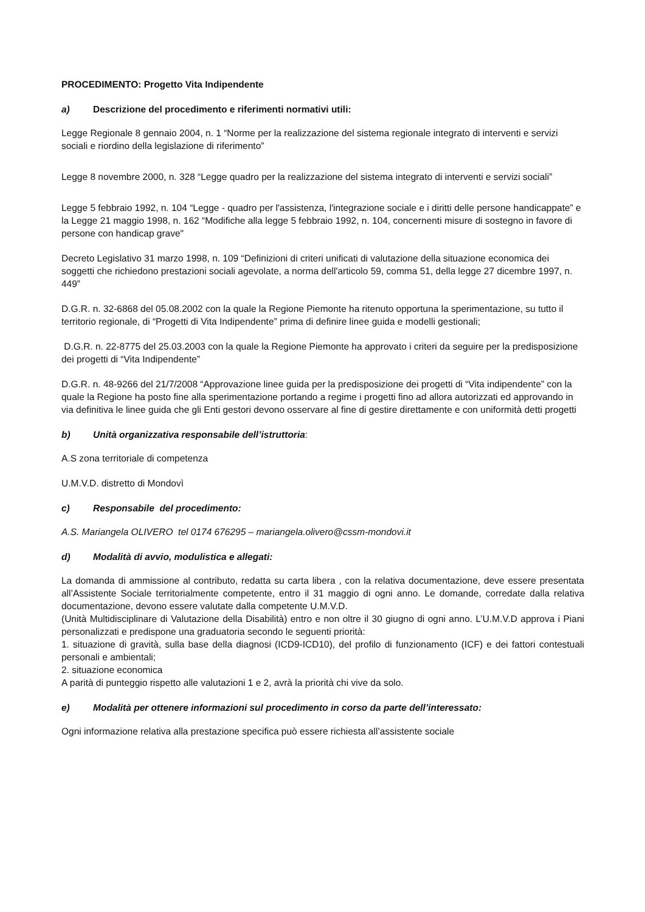PROCEDIMENTO: Progetto Vita Indipendente
a) Descrizione del procedimento e riferimenti normativi utili:
Legge Regionale 8 gennaio 2004, n. 1 “Norme per la realizzazione del sistema regionale integrato di interventi e servizi sociali e riordino della legislazione di riferimento”
Legge 8 novembre 2000, n. 328 “Legge quadro per la realizzazione del sistema integrato di interventi e servizi sociali”
Legge 5 febbraio 1992, n. 104 “Legge - quadro per l'assistenza, l'integrazione sociale e i diritti delle persone handicappate” e la Legge 21 maggio 1998, n. 162 “Modifiche alla legge 5 febbraio 1992, n. 104, concernenti misure di sostegno in favore di persone con handicap grave"
Decreto Legislativo 31 marzo 1998, n. 109 “Definizioni di criteri unificati di valutazione della situazione economica dei soggetti che richiedono prestazioni sociali agevolate, a norma dell'articolo 59, comma 51, della legge 27 dicembre 1997, n. 449”
D.G.R. n. 32-6868 del 05.08.2002 con la quale la Regione Piemonte ha ritenuto opportuna la sperimentazione, su tutto il territorio regionale, di “Progetti di Vita Indipendente” prima di definire linee guida e modelli gestionali;
D.G.R. n. 22-8775 del 25.03.2003 con la quale la Regione Piemonte ha approvato i criteri da seguire per la predisposizione dei progetti di “Vita Indipendente”
D.G.R. n. 48-9266 del 21/7/2008 “Approvazione linee guida per la predisposizione dei progetti di “Vita indipendente” con la quale la Regione ha posto fine alla sperimentazione portando a regime i progetti fino ad allora autorizzati ed approvando in via definitiva le linee guida che gli Enti gestori devono osservare al fine di gestire direttamente e con uniformità detti progetti
b) Unità organizzativa responsabile dell’istruttoria:
A.S zona territoriale di competenza
U.M.V.D. distretto di Mondovì
c) Responsabile del procedimento:
A.S. Mariangela OLIVERO tel 0174 676295 – mariangela.olivero@cssm-mondovi.it
d) Modalità di avvio, modulistica e allegati:
La domanda di ammissione al contributo, redatta su carta libera , con la relativa documentazione, deve essere presentata all’Assistente Sociale territorialmente competente, entro il 31 maggio di ogni anno. Le domande, corredate dalla relativa documentazione, devono essere valutate dalla competente U.M.V.D.
(Unità Multidisciplinare di Valutazione della Disabilità) entro e non oltre il 30 giugno di ogni anno. L’U.M.V.D approva i Piani personalizzati e predispone una graduatoria secondo le seguenti priorità:
1. situazione di gravità, sulla base della diagnosi (ICD9-ICD10), del profilo di funzionamento (ICF) e dei fattori contestuali personali e ambientali;
2. situazione economica
A parità di punteggio rispetto alle valutazioni 1 e 2, avrà la priorità chi vive da solo.
e) Modalità per ottenere informazioni sul procedimento in corso da parte dell’interessato:
Ogni informazione relativa alla prestazione specifica può essere richiesta all’assistente sociale